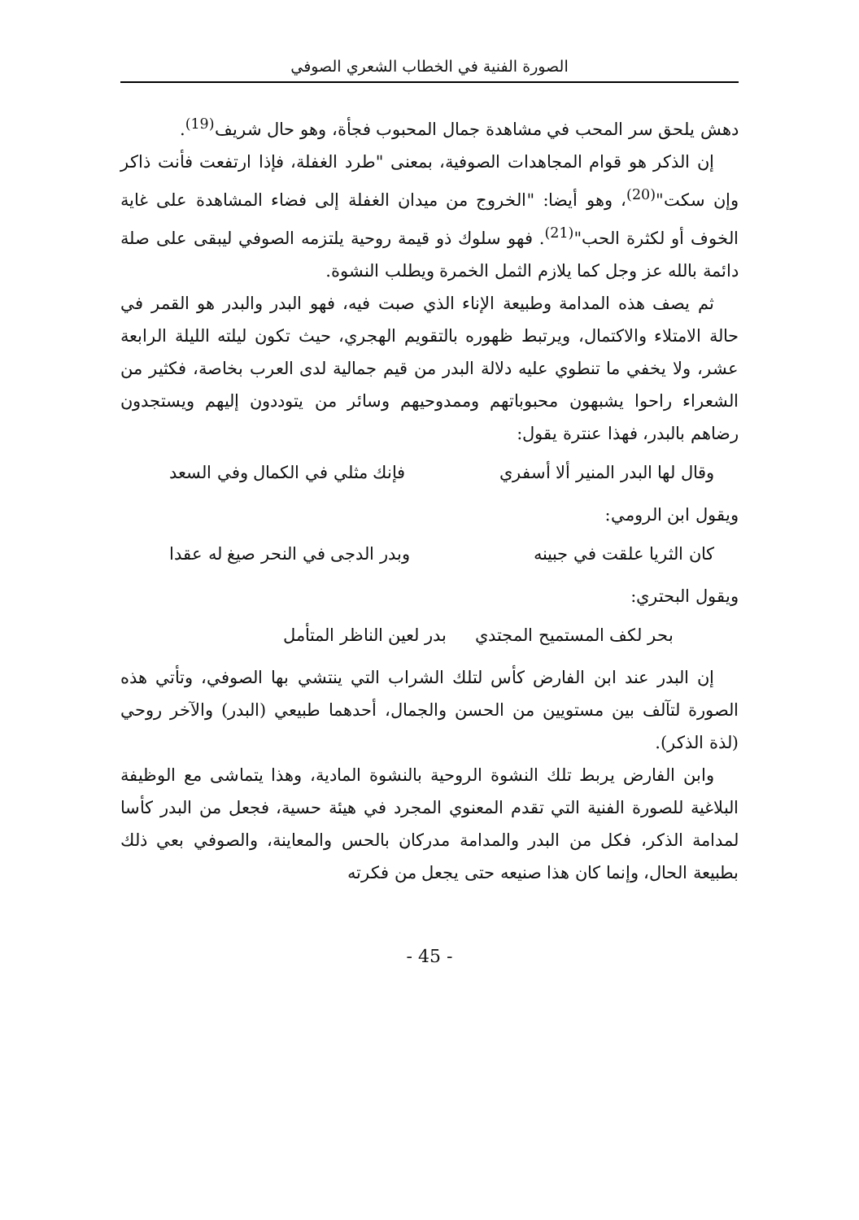الصورة الفنية في الخطاب الشعري الصوفي
دهش يلحق سر المحب في مشاهدة جمال المحبوب فجأة، وهو حال شريف<sup>(19)</sup>.
إن الذكر هو قوام المجاهدات الصوفية، بمعنى "طرد الغفلة، فإذا ارتفعت فأنت ذاكر وإن سكت"<sup>(20)</sup>، وهو أيضا: "الخروج من ميدان الغفلة إلى فضاء المشاهدة على غاية الخوف أو لكثرة الحب"<sup>(21)</sup>. فهو سلوك ذو قيمة روحية يلتزمه الصوفي ليبقى على صلة دائمة بالله عز وجل كما يلازم الثمل الخمرة ويطلب النشوة.
ثم يصف هذه المدامة وطبيعة الإناء الذي صبت فيه، فهو البدر والبدر هو القمر في حالة الامتلاء والاكتمال، ويرتبط ظهوره بالتقويم الهجري، حيث تكون ليلته الليلة الرابعة عشر، ولا يخفي ما تنطوي عليه دلالة البدر من قيم جمالية لدى العرب بخاصة، فكثير من الشعراء راحوا يشبهون محبوباتهم وممدوحيهم وسائر من يتوددون إليهم ويستجدون رضاهم بالبدر، فهذا عنترة يقول:
وقال لها البدر المنير ألا أسفري فإنك مثلي في الكمال وفي السعد
ويقول ابن الرومي:
كان الثريا علقت في جبينه وبدر الدجى في النحر صيغ له عقدا
ويقول البحتري:
بحر لكف المستميح المجتدي بدر لعين الناظر المتأمل
إن البدر عند ابن الفارض كأس لتلك الشراب التي ينتشي بها الصوفي، وتأتي هذه الصورة لتآلف بين مستويين من الحسن والجمال، أحدهما طبيعي (البدر) والآخر روحي (لذة الذكر).
وابن الفارض يربط تلك النشوة الروحية بالنشوة المادية، وهذا يتماشى مع الوظيفة البلاغية للصورة الفنية التي تقدم المعنوي المجرد في هيئة حسية، فجعل من البدر كأسا لمدامة الذكر، فكل من البدر والمدامة مدركان بالحس والمعاينة، والصوفي بعي ذلك بطبيعة الحال، وإنما كان هذا صنيعه حتى يجعل من فكرته
- 45 -